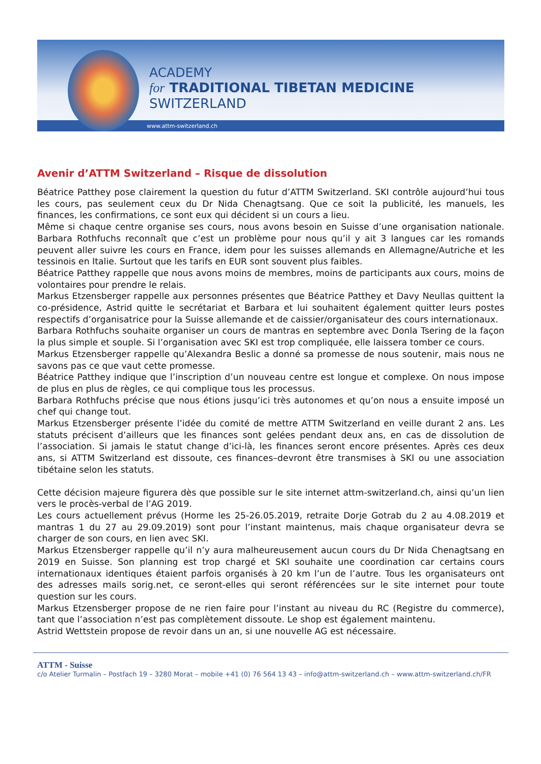ACADEMY
for TRADITIONAL TIBETAN MEDICINE
SWITZERLAND
www.attm-switzerland.ch
Avenir d’ATTM Switzerland – Risque de dissolution
Béatrice Patthey pose clairement la question du futur d’ATTM Switzerland. SKI contrôle aujourd’hui tous les cours, pas seulement ceux du Dr Nida Chenagtsang. Que ce soit la publicité, les manuels, les finances, les confirmations, ce sont eux qui décident si un cours a lieu.
Même si chaque centre organise ses cours, nous avons besoin en Suisse d’une organisation nationale. Barbara Rothfuchs reconnaît que c’est un problème pour nous qu’il y ait 3 langues car les romands peuvent aller suivre les cours en France, idem pour les suisses allemands en Allemagne/Autriche et les tessinois en Italie. Surtout que les tarifs en EUR sont souvent plus faibles.
Béatrice Patthey rappelle que nous avons moins de membres, moins de participants aux cours, moins de volontaires pour prendre le relais.
Markus Etzensberger rappelle aux personnes présentes que Béatrice Patthey et Davy Neullas quittent la co-présidence, Astrid quitte le secrétariat et Barbara et lui souhaitent également quitter leurs postes respectifs d’organisatrice pour la Suisse allemande et de caissier/organisateur des cours internationaux.
Barbara Rothfuchs souhaite organiser un cours de mantras en septembre avec Donla Tsering de la façon la plus simple et souple. Si l’organisation avec SKI est trop compliquée, elle laissera tomber ce cours.
Markus Etzensberger rappelle qu’Alexandra Beslic a donné sa promesse de nous soutenir, mais nous ne savons pas ce que vaut cette promesse.
Béatrice Patthey indique que l’inscription d’un nouveau centre est longue et complexe. On nous impose de plus en plus de règles, ce qui complique tous les processus.
Barbara Rothfuchs précise que nous étions jusqu’ici très autonomes et qu’on nous a ensuite imposé un chef qui change tout.
Markus Etzensberger présente l’idée du comité de mettre ATTM Switzerland en veille durant 2 ans. Les statuts précisent d’ailleurs que les finances sont gelées pendant deux ans, en cas de dissolution de l’association. Si jamais le statut change d’ici-là, les finances seront encore présentes. Après ces deux ans, si ATTM Switzerland est dissoute, ces finances–devront être transmises à SKI ou une association tibétaine selon les statuts.
Cette décision majeure figurera dès que possible sur le site internet attm-switzerland.ch, ainsi qu’un lien vers le procès-verbal de l’AG 2019.
Les cours actuellement prévus (Horme les 25-26.05.2019, retraite Dorje Gotrab du 2 au 4.08.2019 et mantras 1 du 27 au 29.09.2019) sont pour l’instant maintenus, mais chaque organisateur devra se charger de son cours, en lien avec SKI.
Markus Etzensberger rappelle qu’il n’y aura malheureusement aucun cours du Dr Nida Chenagtsang en 2019 en Suisse. Son planning est trop chargé et SKI souhaite une coordination car certains cours internationaux identiques étaient parfois organisés à 20 km l’un de l’autre. Tous les organisateurs ont des adresses mails sorig.net, ce seront-elles qui seront référencées sur le site internet pour toute question sur les cours.
Markus Etzensberger propose de ne rien faire pour l’instant au niveau du RC (Registre du commerce), tant que l’association n’est pas complètement dissoute. Le shop est également maintenu.
Astrid Wettstein propose de revoir dans un an, si une nouvelle AG est nécessaire.
ATTM - Suisse
c/o Atelier Turmalin – Postfach 19 – 3280 Morat – mobile +41 (0) 76 564 13 43 – info@attm-switzerland.ch – www.attm-switzerland.ch/FR